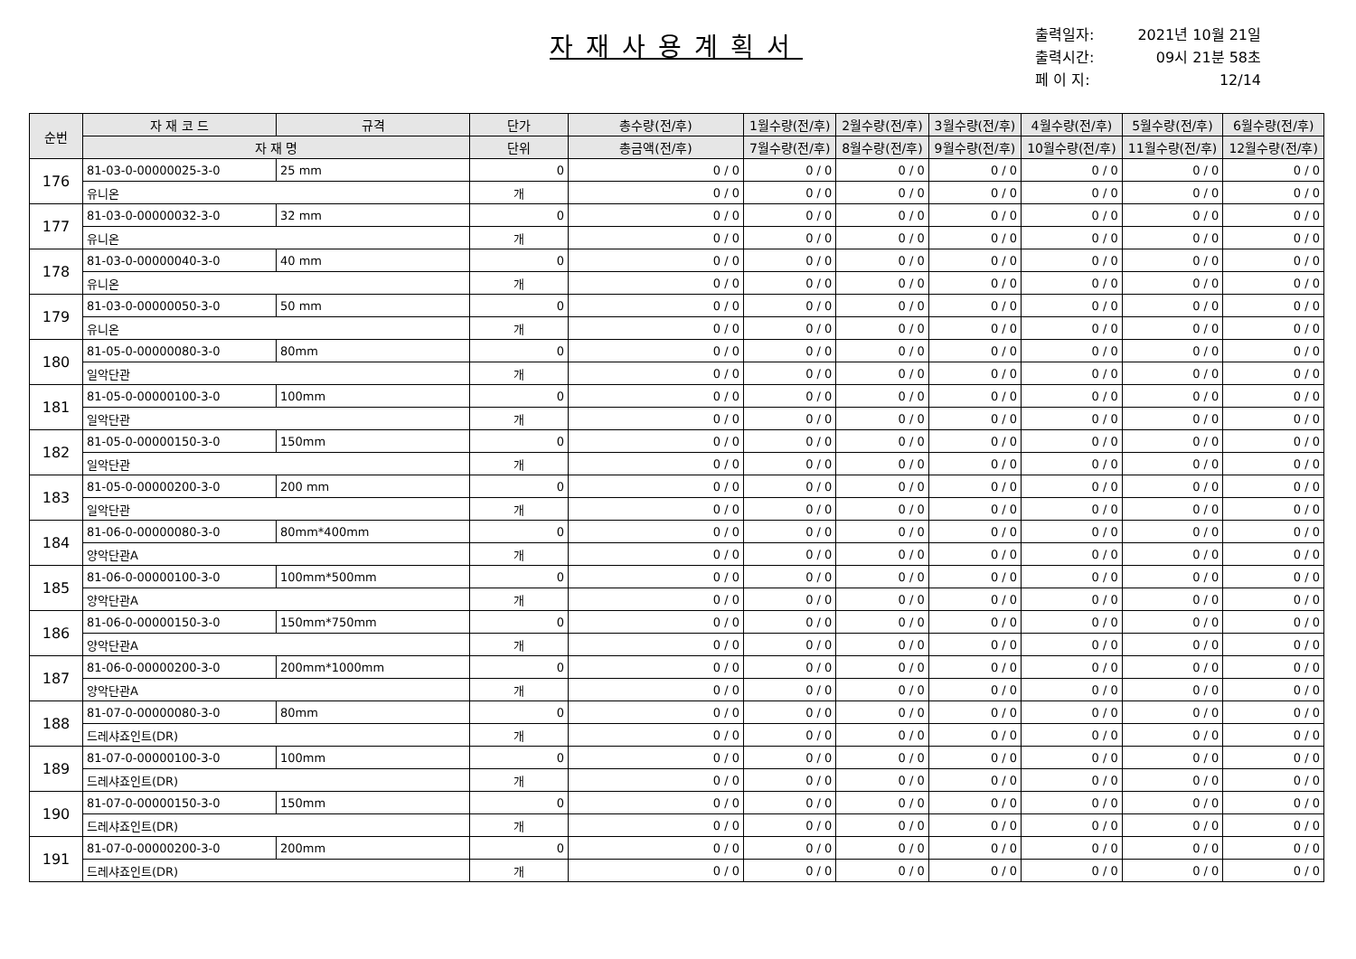자재사용계획서
출력일자: 2021년 10월 21일
출력시간: 09시 21분 58초
페 이 지: 12/14
| 순번 | 자 재 코 드 | 규격 | 단가 | 총수량(전/후) | 1월수량(전/후) | 2월수량(전/후) | 3월수량(전/후) | 4월수량(전/후) | 5월수량(전/후) | 6월수량(전/후) |
| --- | --- | --- | --- | --- | --- | --- | --- | --- | --- | --- |
| | 자 재 명 | | 단위 | 총금액(전/후) | 7월수량(전/후) | 8월수량(전/후) | 9월수량(전/후) | 10월수량(전/후) | 11월수량(전/후) | 12월수량(전/후) |
| 176 | 81-03-0-00000025-3-0 | 25 mm | 0 | 0 / 0 | 0 / 0 | 0 / 0 | 0 / 0 | 0 / 0 | 0 / 0 | 0 / 0 |
| | 유니온 | | 개 | 0 / 0 | 0 / 0 | 0 / 0 | 0 / 0 | 0 / 0 | 0 / 0 | 0 / 0 |
| 177 | 81-03-0-00000032-3-0 | 32 mm | 0 | 0 / 0 | 0 / 0 | 0 / 0 | 0 / 0 | 0 / 0 | 0 / 0 | 0 / 0 |
| | 유니온 | | 개 | 0 / 0 | 0 / 0 | 0 / 0 | 0 / 0 | 0 / 0 | 0 / 0 | 0 / 0 |
| 178 | 81-03-0-00000040-3-0 | 40 mm | 0 | 0 / 0 | 0 / 0 | 0 / 0 | 0 / 0 | 0 / 0 | 0 / 0 | 0 / 0 |
| | 유니온 | | 개 | 0 / 0 | 0 / 0 | 0 / 0 | 0 / 0 | 0 / 0 | 0 / 0 | 0 / 0 |
| 179 | 81-03-0-00000050-3-0 | 50 mm | 0 | 0 / 0 | 0 / 0 | 0 / 0 | 0 / 0 | 0 / 0 | 0 / 0 | 0 / 0 |
| | 유니온 | | 개 | 0 / 0 | 0 / 0 | 0 / 0 | 0 / 0 | 0 / 0 | 0 / 0 | 0 / 0 |
| 180 | 81-05-0-00000080-3-0 | 80mm | 0 | 0 / 0 | 0 / 0 | 0 / 0 | 0 / 0 | 0 / 0 | 0 / 0 | 0 / 0 |
| | 일악단관 | | 개 | 0 / 0 | 0 / 0 | 0 / 0 | 0 / 0 | 0 / 0 | 0 / 0 | 0 / 0 |
| 181 | 81-05-0-00000100-3-0 | 100mm | 0 | 0 / 0 | 0 / 0 | 0 / 0 | 0 / 0 | 0 / 0 | 0 / 0 | 0 / 0 |
| | 일악단관 | | 개 | 0 / 0 | 0 / 0 | 0 / 0 | 0 / 0 | 0 / 0 | 0 / 0 | 0 / 0 |
| 182 | 81-05-0-00000150-3-0 | 150mm | 0 | 0 / 0 | 0 / 0 | 0 / 0 | 0 / 0 | 0 / 0 | 0 / 0 | 0 / 0 |
| | 일악단관 | | 개 | 0 / 0 | 0 / 0 | 0 / 0 | 0 / 0 | 0 / 0 | 0 / 0 | 0 / 0 |
| 183 | 81-05-0-00000200-3-0 | 200 mm | 0 | 0 / 0 | 0 / 0 | 0 / 0 | 0 / 0 | 0 / 0 | 0 / 0 | 0 / 0 |
| | 일악단관 | | 개 | 0 / 0 | 0 / 0 | 0 / 0 | 0 / 0 | 0 / 0 | 0 / 0 | 0 / 0 |
| 184 | 81-06-0-00000080-3-0 | 80mm*400mm | 0 | 0 / 0 | 0 / 0 | 0 / 0 | 0 / 0 | 0 / 0 | 0 / 0 | 0 / 0 |
| | 양악단관A | | 개 | 0 / 0 | 0 / 0 | 0 / 0 | 0 / 0 | 0 / 0 | 0 / 0 | 0 / 0 |
| 185 | 81-06-0-00000100-3-0 | 100mm*500mm | 0 | 0 / 0 | 0 / 0 | 0 / 0 | 0 / 0 | 0 / 0 | 0 / 0 | 0 / 0 |
| | 양악단관A | | 개 | 0 / 0 | 0 / 0 | 0 / 0 | 0 / 0 | 0 / 0 | 0 / 0 | 0 / 0 |
| 186 | 81-06-0-00000150-3-0 | 150mm*750mm | 0 | 0 / 0 | 0 / 0 | 0 / 0 | 0 / 0 | 0 / 0 | 0 / 0 | 0 / 0 |
| | 양악단관A | | 개 | 0 / 0 | 0 / 0 | 0 / 0 | 0 / 0 | 0 / 0 | 0 / 0 | 0 / 0 |
| 187 | 81-06-0-00000200-3-0 | 200mm*1000mm | 0 | 0 / 0 | 0 / 0 | 0 / 0 | 0 / 0 | 0 / 0 | 0 / 0 | 0 / 0 |
| | 양악단관A | | 개 | 0 / 0 | 0 / 0 | 0 / 0 | 0 / 0 | 0 / 0 | 0 / 0 | 0 / 0 |
| 188 | 81-07-0-00000080-3-0 | 80mm | 0 | 0 / 0 | 0 / 0 | 0 / 0 | 0 / 0 | 0 / 0 | 0 / 0 | 0 / 0 |
| | 드레샤죠인트(DR) | | 개 | 0 / 0 | 0 / 0 | 0 / 0 | 0 / 0 | 0 / 0 | 0 / 0 | 0 / 0 |
| 189 | 81-07-0-00000100-3-0 | 100mm | 0 | 0 / 0 | 0 / 0 | 0 / 0 | 0 / 0 | 0 / 0 | 0 / 0 | 0 / 0 |
| | 드레샤죠인트(DR) | | 개 | 0 / 0 | 0 / 0 | 0 / 0 | 0 / 0 | 0 / 0 | 0 / 0 | 0 / 0 |
| 190 | 81-07-0-00000150-3-0 | 150mm | 0 | 0 / 0 | 0 / 0 | 0 / 0 | 0 / 0 | 0 / 0 | 0 / 0 | 0 / 0 |
| | 드레샤죠인트(DR) | | 개 | 0 / 0 | 0 / 0 | 0 / 0 | 0 / 0 | 0 / 0 | 0 / 0 | 0 / 0 |
| 191 | 81-07-0-00000200-3-0 | 200mm | 0 | 0 / 0 | 0 / 0 | 0 / 0 | 0 / 0 | 0 / 0 | 0 / 0 | 0 / 0 |
| | 드레샤죠인트(DR) | | 개 | 0 / 0 | 0 / 0 | 0 / 0 | 0 / 0 | 0 / 0 | 0 / 0 | 0 / 0 |